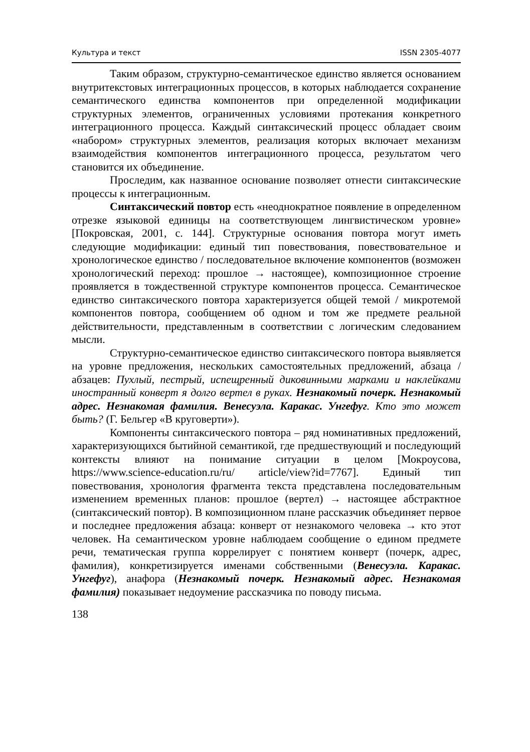Культура и текст ISSN 2305-4077
Таким образом, структурно-семантическое единство является основанием внутритекстовых интеграционных процессов, в которых наблюдается сохранение семантического единства компонентов при определенной модификации структурных элементов, ограниченных условиями протекания конкретного интеграционного процесса. Каждый синтаксический процесс обладает своим «набором» структурных элементов, реализация которых включает механизм взаимодействия компонентов интеграционного процесса, результатом чего становится их объединение.
Проследим, как названное основание позволяет отнести синтаксические процессы к интеграционным.
Синтаксический повтор есть «неоднократное появление в определенном отрезке языковой единицы на соответствующем лингвистическом уровне» [Покровская, 2001, с. 144]. Структурные основания повтора могут иметь следующие модификации: единый тип повествования, повествовательное и хронологическое единство / последовательное включение компонентов (возможен хронологический переход: прошлое → настоящее), композиционное строение проявляется в тождественной структуре компонентов процесса. Семантическое единство синтаксического повтора характеризуется общей темой / микротемой компонентов повтора, сообщением об одном и том же предмете реальной действительности, представленным в соответствии с логическим следованием мысли.
Структурно-семантическое единство синтаксического повтора выявляется на уровне предложения, нескольких самостоятельных предложений, абзаца / абзацев: Пухлый, пестрый, испещренный диковинными марками и наклейками иностранный конверт я долго вертел в руках. Незнакомый почерк. Незнакомый адрес. Незнакомая фамилия. Венесуэла. Каракас. Унгефуг. Кто это может быть? (Г. Бельгер «В круговерти»).
Компоненты синтаксического повтора – ряд номинативных предложений, характеризующихся бытийной семантикой, где предшествующий и последующий контексты влияют на понимание ситуации в целом [Мокроусова, https://www.science-education.ru/ru/ article/view?id=7767]. Единый тип повествования, хронология фрагмента текста представлена последовательным изменением временных планов: прошлое (вертел) → настоящее абстрактное (синтаксический повтор). В композиционном плане рассказчик объединяет первое и последнее предложения абзаца: конверт от незнакомого человека → кто этот человек. На семантическом уровне наблюдаем сообщение о едином предмете речи, тематическая группа коррелирует с понятием конверт (почерк, адрес, фамилия), конкретизируется именами собственными (Венесуэла. Каракас. Унгефуг), анафора (Незнакомый почерк. Незнакомый адрес. Незнакомая фамилия) показывает недоумение рассказчика по поводу письма.
138